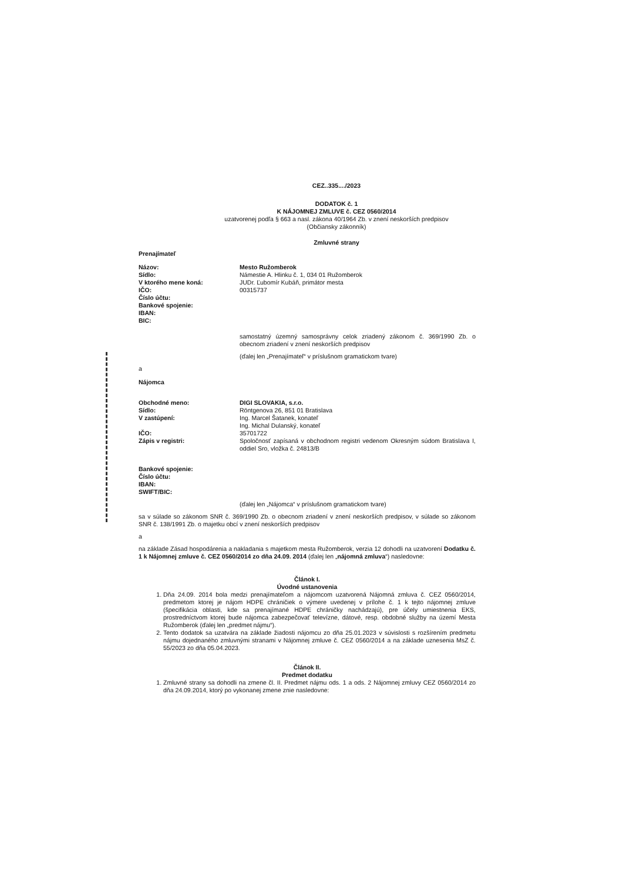CEZ..335..../2023
DODATOK č. 1
K NÁJOMNEJ ZMLUVE č. CEZ 0560/2014
uzatvorenej podľa § 663 a nasl. zákona 40/1964 Zb. v znení neskorších predpisov
(Občiansky zákonník)
Zmluvné strany
Prenajímateľ
Názov: Mesto Ružomberok
Sídlo: Námestie A. Hlinku č. 1, 034 01 Ružomberok
V ktorého mene koná: JUDr. Ľubomír Kubáň, primátor mesta
IČO: 00315737
Číslo účtu:
Bankové spojenie:
IBAN:
BIC:
samostatný územný samosprávny celok zriadený zákonom č. 369/1990 Zb. o obecnom zriadení v znení neskorších predpisov
(ďalej len „Prenajímateľ“ v príslušnom gramatickom tvare)
a
Nájomca
Obchodné meno: DIGI SLOVAKIA, s.r.o.
Sídlo: Röntgenova 26, 851 01 Bratislava
V zastúpení: Ing. Marcel Šatanek, konateľ
Ing. Michal Dulanský, konateľ
IČO: 35701722
Zápis v registri: Spoločnosť zapísaná v obchodnom registri vedenom Okresným súdom Bratislava I, oddiel Sro, vložka č. 24813/B
Bankové spojenie:
Číslo účtu:
IBAN:
SWIFT/BIC:
(ďalej len „Nájomca“ v príslušnom gramatickom tvare)
sa v súlade so zákonom SNR č. 369/1990 Zb. o obecnom zriadení v znení neskorších predpisov, v súlade so zákonom SNR č. 138/1991 Zb. o majetku obcí v znení neskorších predpisov
a
na základe Zásad hospodárenia a nakladania s majetkom mesta Ružomberok, verzia 12 dohodli na uzatvorení Dodatku č. 1 k Nájomnej zmluve č. CEZ 0560/2014 zo dňa 24.09. 2014 (ďalej len „nájomná zmluva“) nasledovne:
Článok I.
Úvodné ustanovenia
1. Dňa 24.09. 2014 bola medzi prenajímateľom a nájomcom uzatvorená Nájomná zmluva č. CEZ 0560/2014, predmetom ktorej je nájom HDPE chráničiek o výmere uvedenej v prílohe č. 1 k tejto nájomnej zmluve (špecifikácia oblasti, kde sa prenajímané HDPE chráničky nachádzajú), pre účely umiestnenia EKS, prostredníctvom ktorej bude nájomca zabezpečovať televízne, dátové, resp. obdobné služby na území Mesta Ružomberok (ďalej len „predmet nájmu“).
2. Tento dodatok sa uzatvára na základe žiadosti nájomcu zo dňa 25.01.2023 v súvislosti s rozšírením predmetu nájmu dojednaného zmluvnými stranami v Nájomnej zmluve č. CEZ 0560/2014 a na základe uznesenia MsZ č. 55/2023 zo dňa 05.04.2023.
Článok II.
Predmet dodatku
1. Zmluvné strany sa dohodli na zmene čl. II. Predmet nájmu ods. 1 a ods. 2 Nájomnej zmluvy CEZ 0560/2014 zo dňa 24.09.2014, ktorý po vykonanej zmene znie nasledovne: